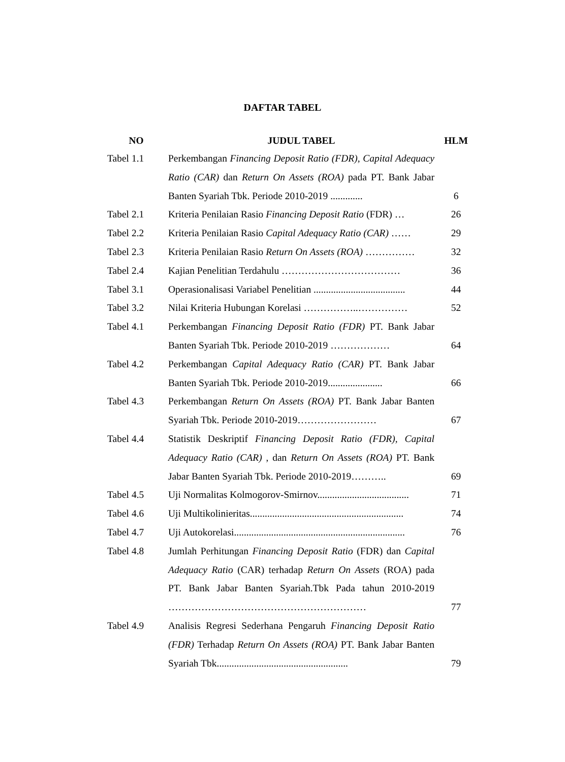DAFTAR TABEL
| NO | JUDUL TABEL | HLM |
| --- | --- | --- |
| Tabel 1.1 | Perkembangan Financing Deposit Ratio (FDR), Capital Adequacy Ratio (CAR) dan Return On Assets (ROA) pada PT. Bank Jabar Banten Syariah Tbk. Periode 2010-2019 ............. | 6 |
| Tabel 2.1 | Kriteria Penilaian Rasio Financing Deposit Ratio (FDR) … | 26 |
| Tabel 2.2 | Kriteria Penilaian Rasio Capital Adequacy Ratio (CAR) …… | 29 |
| Tabel 2.3 | Kriteria Penilaian Rasio Return On Assets (ROA) …………… | 32 |
| Tabel 2.4 | Kajian Penelitian Terdahulu ……………………………… | 36 |
| Tabel 3.1 | Operasionalisasi Variabel Penelitian ..................................... | 44 |
| Tabel 3.2 | Nilai Kriteria Hubungan Korelasi ……………..…………… | 52 |
| Tabel 4.1 | Perkembangan Financing Deposit Ratio (FDR) PT. Bank Jabar Banten Syariah Tbk. Periode 2010-2019 ……………… | 64 |
| Tabel 4.2 | Perkembangan Capital Adequacy Ratio (CAR) PT. Bank Jabar Banten Syariah Tbk. Periode 2010-2019...................... | 66 |
| Tabel 4.3 | Perkembangan Return On Assets (ROA) PT. Bank Jabar Banten Syariah Tbk. Periode 2010-2019…………………… | 67 |
| Tabel 4.4 | Statistik Deskriptif Financing Deposit Ratio (FDR), Capital Adequacy Ratio (CAR) , dan Return On Assets (ROA) PT. Bank Jabar Banten Syariah Tbk. Periode 2010-2019……….. | 69 |
| Tabel 4.5 | Uji Normalitas Kolmogorov-Smirnov..................................... | 71 |
| Tabel 4.6 | Uji Multikolinieritas.............................................................. | 74 |
| Tabel 4.7 | Uji Autokorelasi..................................................................... | 76 |
| Tabel 4.8 | Jumlah Perhitungan Financing Deposit Ratio (FDR) dan Capital Adequacy Ratio (CAR) terhadap Return On Assets (ROA) pada PT. Bank Jabar Banten Syariah.Tbk Pada tahun 2010-2019 …………………………………………………… | 77 |
| Tabel 4.9 | Analisis Regresi Sederhana Pengaruh Financing Deposit Ratio (FDR) Terhadap Return On Assets (ROA) PT. Bank Jabar Banten Syariah Tbk..................................................... | 79 |